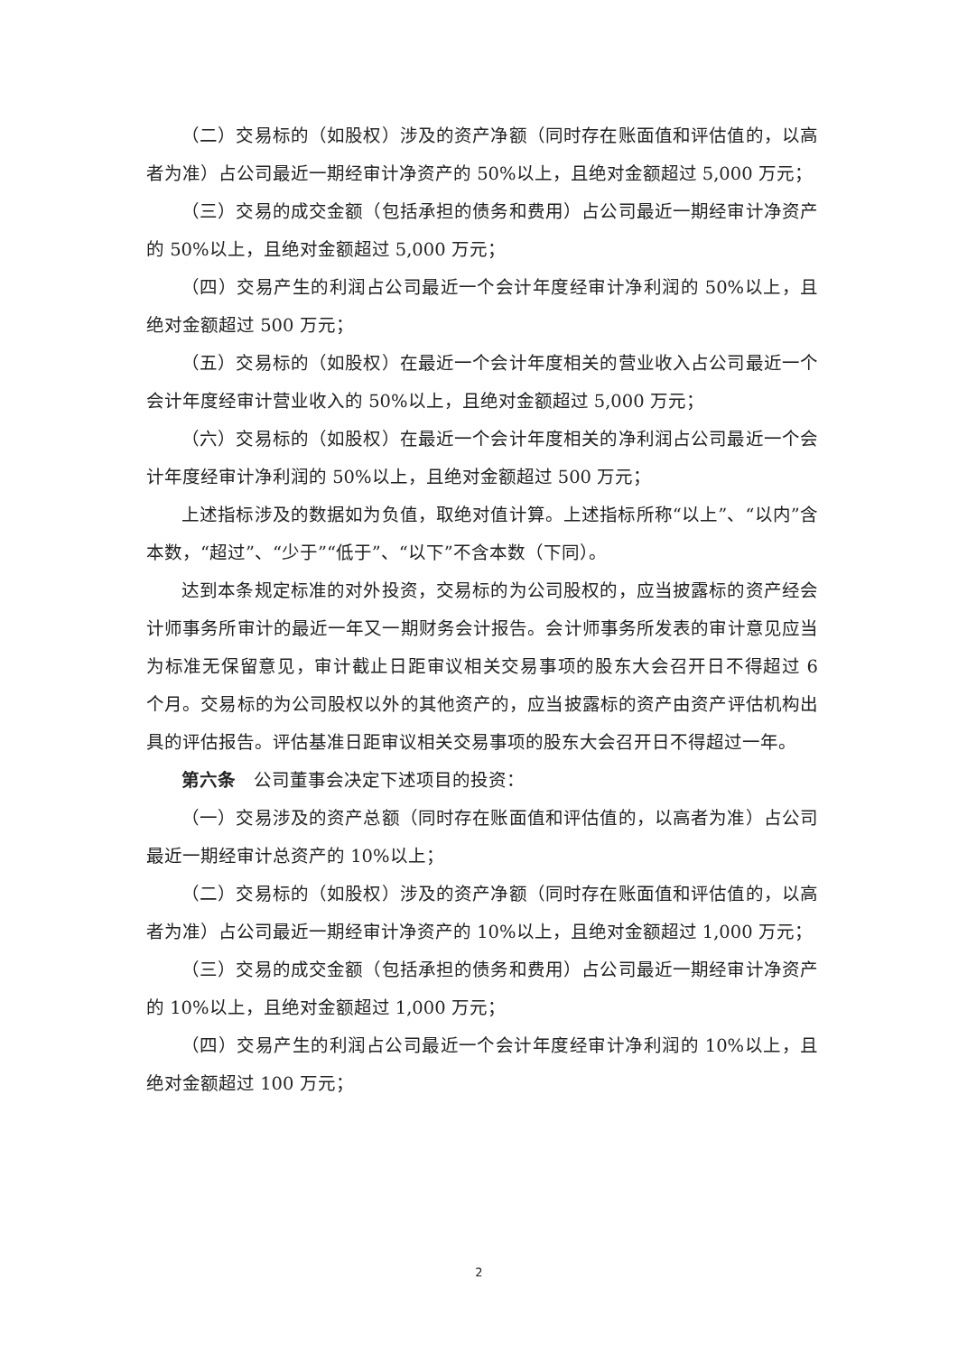（二）交易标的（如股权）涉及的资产净额（同时存在账面值和评估值的，以高者为准）占公司最近一期经审计净资产的 50%以上，且绝对金额超过 5,000 万元；
（三）交易的成交金额（包括承担的债务和费用）占公司最近一期经审计净资产的 50%以上，且绝对金额超过 5,000 万元；
（四）交易产生的利润占公司最近一个会计年度经审计净利润的 50%以上，且绝对金额超过 500 万元；
（五）交易标的（如股权）在最近一个会计年度相关的营业收入占公司最近一个会计年度经审计营业收入的 50%以上，且绝对金额超过 5,000 万元；
（六）交易标的（如股权）在最近一个会计年度相关的净利润占公司最近一个会计年度经审计净利润的 50%以上，且绝对金额超过 500 万元；
上述指标涉及的数据如为负值，取绝对值计算。上述指标所称“以上”、“以内”含本数，“超过”、“少于”“低于”、“以下”不含本数（下同）。
达到本条规定标准的对外投资，交易标的为公司股权的，应当披露标的资产经会计师事务所审计的最近一年又一期财务会计报告。会计师事务所发表的审计意见应当为标准无保留意见，审计截止日距审议相关交易事项的股东大会召开日不得超过 6 个月。交易标的为公司股权以外的其他资产的，应当披露标的资产由资产评估机构出具的评估报告。评估基准日距审议相关交易事项的股东大会召开日不得超过一年。
第六条　公司董事会决定下述项目的投资：
（一）交易涉及的资产总额（同时存在账面值和评估值的，以高者为准）占公司最近一期经审计总资产的 10%以上；
（二）交易标的（如股权）涉及的资产净额（同时存在账面值和评估值的，以高者为准）占公司最近一期经审计净资产的 10%以上，且绝对金额超过 1,000 万元；
（三）交易的成交金额（包括承担的债务和费用）占公司最近一期经审计净资产的 10%以上，且绝对金额超过 1,000 万元；
（四）交易产生的利润占公司最近一个会计年度经审计净利润的 10%以上，且绝对金额超过 100 万元；
2